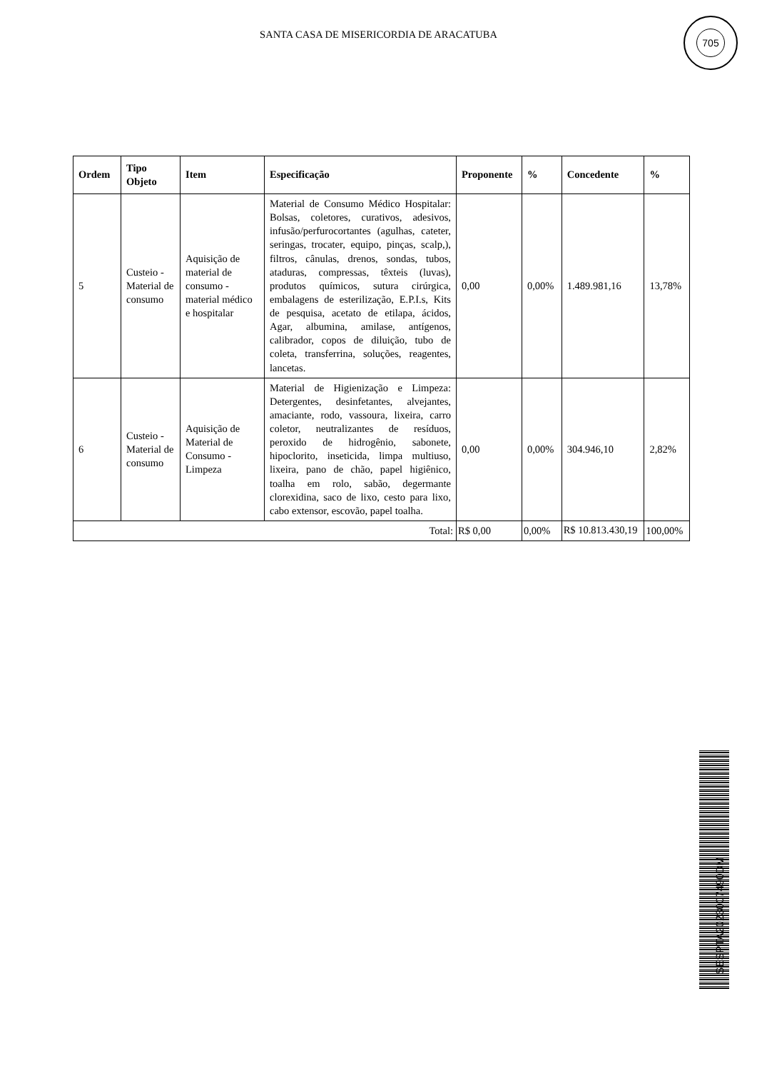SANTA CASA DE MISERICORDIA DE ARACATUBA
705
| Ordem | Tipo Objeto | Item | Especificação | Proponente | % | Concedente | % |
| --- | --- | --- | --- | --- | --- | --- | --- |
| 5 | Custeio - Material de consumo | Aquisição de material de consumo - material médico e hospitalar | Material de Consumo Médico Hospitalar: Bolsas, coletores, curativos, adesivos, infusão/perfurocortantes (agulhas, cateter, seringas, trocater, equipo, pinças, scalp,), filtros, cânulas, drenos, sondas, tubos, ataduras, compressas, têxteis (luvas), produtos químicos, sutura cirúrgica, embalagens de esterilização, E.P.I.s, Kits de pesquisa, acetato de etilapa, ácidos, Agar, albumina, amilase, antígenos, calibrador, copos de diluição, tubo de coleta, transferrina, soluções, reagentes, lancetas. | 0,00 | 0,00% | 1.489.981,16 | 13,78% |
| 6 | Custeio - Material de consumo | Aquisição de Material de Consumo - Limpeza | Material de Higienização e Limpeza: Detergentes, desinfetantes, alvejantes, amaciante, rodo, vassoura, lixeira, carro coletor, neutralizantes de resíduos, peroxido de hidrogênio, sabonete, hipoclorito, inseticida, limpa multiuso, lixeira, pano de chão, papel higiênico, toalha em rolo, sabão, degermante clorexidina, saco de lixo, cesto para lixo, cabo extensor, escovão, papel toalha. | 0,00 | 0,00% | 304.946,10 | 2,82% |
| Total: | | | | R$ 0,00 | 0,00% | R$ 10.813.430,19 | 100,00% |
SESPTA2023007490DM